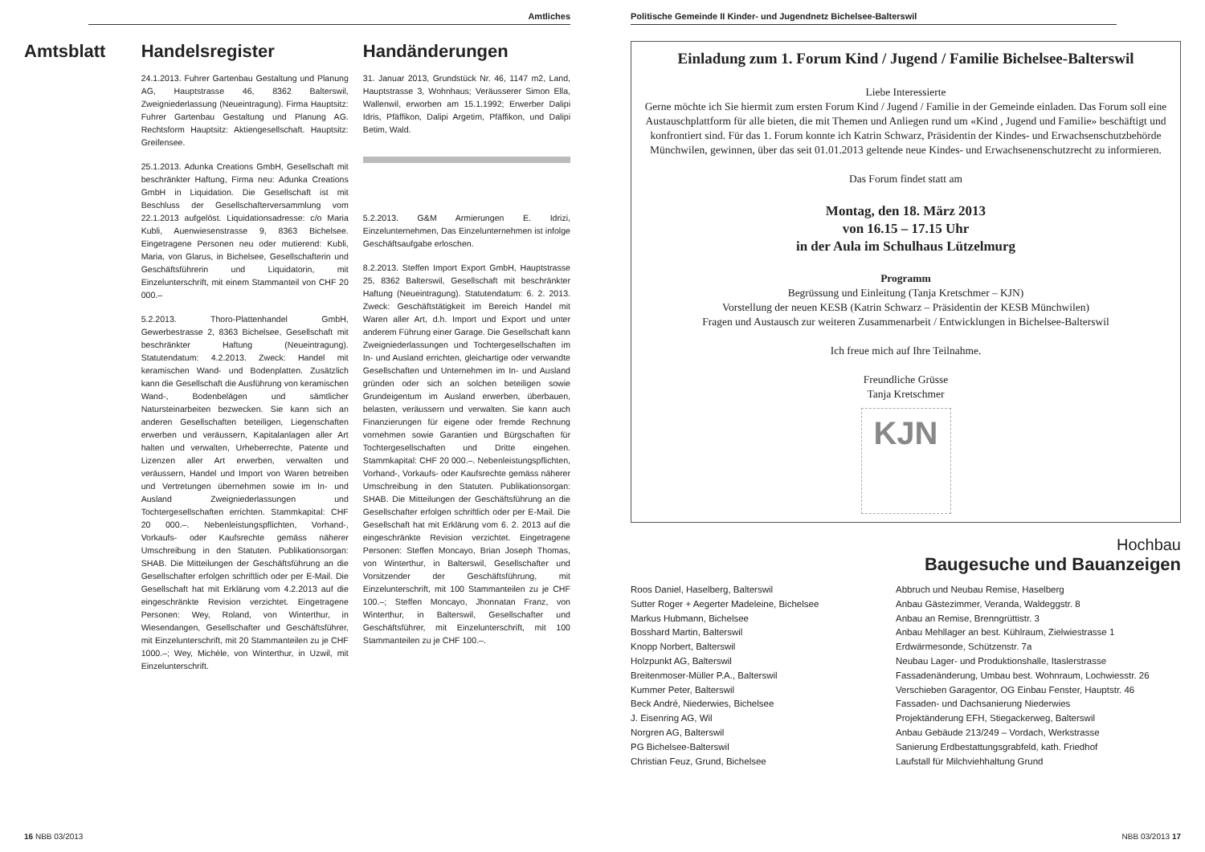Amtliches
Amtsblatt Handelsregister
24.1.2013. Fuhrer Gartenbau Gestaltung und Planung AG, Hauptstrasse 46, 8362 Balterswil, Zweigniederlassung (Neueintragung). Firma Hauptsitz: Fuhrer Gartenbau Gestaltung und Planung AG. Rechtsform Hauptsitz: Aktiengesellschaft. Hauptsitz: Greifensee.
25.1.2013. Adunka Creations GmbH, Gesellschaft mit beschränkter Haftung, Firma neu: Adunka Creations GmbH in Liquidation. Die Gesellschaft ist mit Beschluss der Gesellschafterversammlung vom 22.1.2013 aufgelöst. Liquidationsadresse: c/o Maria Kubli, Auenwiesenstrasse 9, 8363 Bichelsee. Eingetragene Personen neu oder mutierend: Kubli, Maria, von Glarus, in Bichelsee, Gesellschafterin und Geschäftsführerin und Liquidatorin, mit Einzelunterschrift, mit einem Stammanteil von CHF 20 000.–
5.2.2013. Thoro-Plattenhandel GmbH, Gewerbestrasse 2, 8363 Bichelsee, Gesellschaft mit beschränkter Haftung (Neueintragung). Statutendatum: 4.2.2013. Zweck: Handel mit keramischen Wand- und Bodenplatten. Zusätzlich kann die Gesellschaft die Ausführung von keramischen Wand-, Bodenbelägen und sämtlicher Natursteinarbeiten bezwecken. Sie kann sich an anderen Gesellschaften beteiligen, Liegenschaften erwerben und veräussern, Kapitalanlagen aller Art halten und verwalten, Urheberrechte, Patente und Lizenzen aller Art erwerben, verwalten und veräussern, Handel und Import von Waren betreiben und Vertretungen übernehmen sowie im In- und Ausland Zweigniederlassungen und Tochtergesellschaften errichten. Stammkapital: CHF 20 000.–. Nebenleistungspflichten, Vorhand-, Vorkaufs- oder Kaufsrechte gemäss näherer Umschreibung in den Statuten. Publikationsorgan: SHAB. Die Mitteilungen der Geschäftsführung an die Gesellschafter erfolgen schriftlich oder per E-Mail. Die Gesellschaft hat mit Erklärung vom 4.2.2013 auf die eingeschränkte Revision verzichtet. Eingetragene Personen: Wey, Roland, von Winterthur, in Wiesendangen, Gesellschafter und Geschäftsführer, mit Einzelunterschrift, mit 20 Stammanteilen zu je CHF 1000.–; Wey, Michèle, von Winterthur, in Uzwil, mit Einzelunterschrift.
Handänderungen
31. Januar 2013, Grundstück Nr. 46, 1147 m2, Land, Hauptstrasse 3, Wohnhaus; Veräusserer Simon Ella, Wallenwil, erworben am 15.1.1992; Erwerber Dalipi Idris, Pfäffikon, Dalipi Argetim, Pfäffikon, und Dalipi Betim, Wald.
5.2.2013. G&M Armierungen E. Idrizi, Einzelunternehmen, Das Einzelunternehmen ist infolge Geschäftsaufgabe erloschen.
8.2.2013. Steffen Import Export GmbH, Hauptstrasse 25, 8362 Balterswil, Gesellschaft mit beschränkter Haftung (Neueintragung). Statutendatum: 6. 2. 2013. Zweck: Geschäftstätigkeit im Bereich Handel mit Waren aller Art, d.h. Import und Export und unter anderem Führung einer Garage. Die Gesellschaft kann Zweigniederlassungen und Tochtergesellschaften im In- und Ausland errichten, gleichartige oder verwandte Gesellschaften und Unternehmen im In- und Ausland gründen oder sich an solchen beteiligen sowie Grundeigentum im Ausland erwerben, überbauen, belasten, veräussern und verwalten. Sie kann auch Finanzierungen für eigene oder fremde Rechnung vornehmen sowie Garantien und Bürgschaften für Tochtergesellschaften und Dritte eingehen. Stammkapital: CHF 20 000.–. Nebenleistungspflichten, Vorhand-, Vorkaufs- oder Kaufsrechte gemäss näherer Umschreibung in den Statuten. Publikationsorgan: SHAB. Die Mitteilungen der Geschäftsführung an die Gesellschafter erfolgen schriftlich oder per E-Mail. Die Gesellschaft hat mit Erklärung vom 6. 2. 2013 auf die eingeschränkte Revision verzichtet. Eingetragene Personen: Steffen Moncayo, Brian Joseph Thomas, von Winterthur, in Balterswil, Gesellschafter und Vorsitzender der Geschäftsführung, mit Einzelunterschrift, mit 100 Stammanteilen zu je CHF 100.–; Steffen Moncayo, Jhonnatan Franz, von Winterthur, in Balterswil, Gesellschafter und Geschäftsführer, mit Einzelunterschrift, mit 100 Stammanteilen zu je CHF 100.–.
16 NBB 03/2013
Politische Gemeinde II Kinder- und Jugendnetz Bichelsee-Balterswil
Einladung zum 1. Forum Kind / Jugend / Familie Bichelsee-Balterswil
Liebe Interessierte
Gerne möchte ich Sie hiermit zum ersten Forum Kind / Jugend / Familie in der Gemeinde einladen. Das Forum soll eine Austauschplattform für alle bieten, die mit Themen und Anliegen rund um «Kind , Jugend und Familie» beschäftigt und konfrontiert sind. Für das 1. Forum konnte ich Katrin Schwarz, Präsidentin der Kindes- und Erwachsenschutzbehörde Münchwilen, gewinnen, über das seit 01.01.2013 geltende neue Kindes- und Erwachsenenschutzrecht zu informieren.
Das Forum findet statt am
Montag, den 18. März 2013
von 16.15 – 17.15 Uhr
in der Aula im Schulhaus Lützelmurg
Programm
Begrüssung und Einleitung (Tanja Kretschmer – KJN)
Vorstellung der neuen KESB (Katrin Schwarz – Präsidentin der KESB Münchwilen)
Fragen und Austausch zur weiteren Zusammenarbeit / Entwicklungen in Bichelsee-Balterswil
Ich freue mich auf Ihre Teilnahme.
Freundliche Grüsse
Tanja Kretschmer
KJN
Hochbau
Baugesuche und Bauanzeigen
Roos Daniel, Haselberg, Balterswil
Sutter Roger + Aegerter Madeleine, Bichelsee
Markus Hubmann, Bichelsee
Bosshard Martin, Balterswil
Knopp Norbert, Balterswil
Holzpunkt AG, Balterswil
Breitenmoser-Müller P.A., Balterswil
Kummer Peter, Balterswil
Beck André, Niederwies, Bichelsee
J. Eisenring AG, Wil
Norgren AG, Balterswil
PG Bichelsee-Balterswil
Christian Feuz, Grund, Bichelsee
Abbruch und Neubau Remise, Haselberg
Anbau Gästezimmer, Veranda, Waldeggstr. 8
Anbau an Remise, Brenngrüttistr. 3
Anbau Mehllager an best. Kühlraum, Zielwiestrasse 1
Erdwärmesonde, Schützenstr. 7a
Neubau Lager- und Produktionshalle, Itaslerstrasse
Fassadenänderung, Umbau best. Wohnraum, Lochwiesstr. 26
Verschieben Garagentor, OG Einbau Fenster, Hauptstr. 46
Fassaden- und Dachsanierung Niederwies
Projektänderung EFH, Stiegackerweg, Balterswil
Anbau Gebäude 213/249 – Vordach, Werkstrasse
Sanierung Erdbestattungsgrabfeld, kath. Friedhof
Laufstall für Milchviehhaltung Grund
NBB 03/2013 17